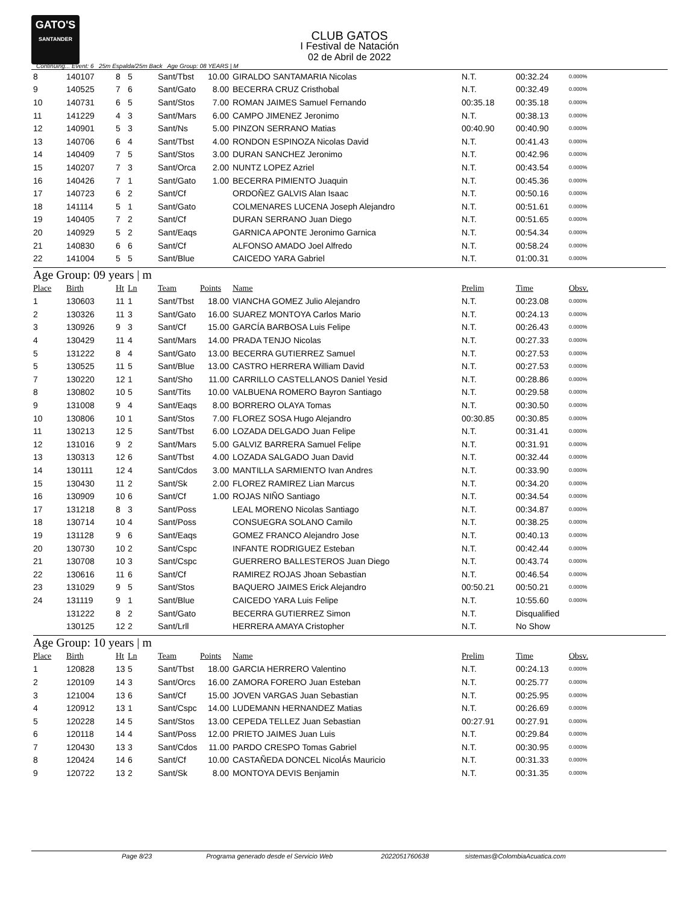GATO'S
SANTANDER
CLUB GATOS
I Festival de Natación
02 de Abril de 2022
Continuing... Event: 6 25m Espalda/25m Back Age Group: 08 YEARS | M
| 8 | 140107 | 8 | 5 | Sant/Tbst | 10.00 | GIRALDO SANTAMARIA Nicolas | N.T. | 00:32.24 | 0.000% |
| 9 | 140525 | 7 | 6 | Sant/Gato | 8.00 | BECERRA CRUZ Cristhobal | N.T. | 00:32.49 | 0.000% |
| 10 | 140731 | 6 | 5 | Sant/Stos | 7.00 | ROMAN JAIMES Samuel Fernando | 00:35.18 | 00:35.18 | 0.000% |
| 11 | 141229 | 4 | 3 | Sant/Mars | 6.00 | CAMPO JIMENEZ Jeronimo | N.T. | 00:38.13 | 0.000% |
| 12 | 140901 | 5 | 3 | Sant/Ns | 5.00 | PINZON SERRANO Matias | 00:40.90 | 00:40.90 | 0.000% |
| 13 | 140706 | 6 | 4 | Sant/Tbst | 4.00 | RONDON ESPINOZA Nicolas David | N.T. | 00:41.43 | 0.000% |
| 14 | 140409 | 7 | 5 | Sant/Stos | 3.00 | DURAN SANCHEZ Jeronimo | N.T. | 00:42.96 | 0.000% |
| 15 | 140207 | 7 | 3 | Sant/Orca | 2.00 | NUNTZ LOPEZ Azriel | N.T. | 00:43.54 | 0.000% |
| 16 | 140426 | 7 | 1 | Sant/Gato | 1.00 | BECERRA PIMIENTO Juaquin | N.T. | 00:45.36 | 0.000% |
| 17 | 140723 | 6 | 2 | Sant/Cf | | ORDOÑEZ GALVIS Alan Isaac | N.T. | 00:50.16 | 0.000% |
| 18 | 141114 | 5 | 1 | Sant/Gato | | COLMENARES LUCENA Joseph Alejandro | N.T. | 00:51.61 | 0.000% |
| 19 | 140405 | 7 | 2 | Sant/Cf | | DURAN SERRANO Juan Diego | N.T. | 00:51.65 | 0.000% |
| 20 | 140929 | 5 | 2 | Sant/Eaqs | | GARNICA APONTE Jeronimo Garnica | N.T. | 00:54.34 | 0.000% |
| 21 | 140830 | 6 | 6 | Sant/Cf | | ALFONSO AMADO Joel Alfredo | N.T. | 00:58.24 | 0.000% |
| 22 | 141004 | 5 | 5 | Sant/Blue | | CAICEDO YARA Gabriel | N.T. | 01:00.31 | 0.000% |
Age Group: 09 years | m
| Place | Birth | Ht | Ln | Team | Points | Name | Prelim | Time | Obsv. |
| --- | --- | --- | --- | --- | --- | --- | --- | --- | --- |
| 1 | 130603 | 11 | 1 | Sant/Tbst | 18.00 | VIANCHA GOMEZ Julio Alejandro | N.T. | 00:23.08 | 0.000% |
| 2 | 130326 | 11 | 3 | Sant/Gato | 16.00 | SUAREZ MONTOYA Carlos Mario | N.T. | 00:24.13 | 0.000% |
| 3 | 130926 | 9 | 3 | Sant/Cf | 15.00 | GARCÍA BARBOSA Luis Felipe | N.T. | 00:26.43 | 0.000% |
| 4 | 130429 | 11 | 4 | Sant/Mars | 14.00 | PRADA TENJO Nicolas | N.T. | 00:27.33 | 0.000% |
| 5 | 131222 | 8 | 4 | Sant/Gato | 13.00 | BECERRA GUTIERREZ Samuel | N.T. | 00:27.53 | 0.000% |
| 5 | 130525 | 11 | 5 | Sant/Blue | 13.00 | CASTRO HERRERA William David | N.T. | 00:27.53 | 0.000% |
| 7 | 130220 | 12 | 1 | Sant/Sho | 11.00 | CARRILLO CASTELLANOS Daniel Yesid | N.T. | 00:28.86 | 0.000% |
| 8 | 130802 | 10 | 5 | Sant/Tits | 10.00 | VALBUENA ROMERO Bayron Santiago | N.T. | 00:29.58 | 0.000% |
| 9 | 131008 | 9 | 4 | Sant/Eaqs | 8.00 | BORRERO OLAYA Tomas | N.T. | 00:30.50 | 0.000% |
| 10 | 130806 | 10 | 1 | Sant/Stos | 7.00 | FLOREZ SOSA Hugo Alejandro | 00:30.85 | 00:30.85 | 0.000% |
| 11 | 130213 | 12 | 5 | Sant/Tbst | 6.00 | LOZADA DELGADO Juan Felipe | N.T. | 00:31.41 | 0.000% |
| 12 | 131016 | 9 | 2 | Sant/Mars | 5.00 | GALVIZ BARRERA Samuel Felipe | N.T. | 00:31.91 | 0.000% |
| 13 | 130313 | 12 | 6 | Sant/Tbst | 4.00 | LOZADA SALGADO Juan David | N.T. | 00:32.44 | 0.000% |
| 14 | 130111 | 12 | 4 | Sant/Cdos | 3.00 | MANTILLA SARMIENTO Ivan Andres | N.T. | 00:33.90 | 0.000% |
| 15 | 130430 | 11 | 2 | Sant/Sk | 2.00 | FLOREZ RAMIREZ Lian Marcus | N.T. | 00:34.20 | 0.000% |
| 16 | 130909 | 10 | 6 | Sant/Cf | 1.00 | ROJAS NIÑO Santiago | N.T. | 00:34.54 | 0.000% |
| 17 | 131218 | 8 | 3 | Sant/Poss | | LEAL MORENO Nicolas Santiago | N.T. | 00:34.87 | 0.000% |
| 18 | 130714 | 10 | 4 | Sant/Poss | | CONSUEGRA SOLANO Camilo | N.T. | 00:38.25 | 0.000% |
| 19 | 131128 | 9 | 6 | Sant/Eaqs | | GOMEZ FRANCO Alejandro Jose | N.T. | 00:40.13 | 0.000% |
| 20 | 130730 | 10 | 2 | Sant/Cspc | | INFANTE RODRIGUEZ Esteban | N.T. | 00:42.44 | 0.000% |
| 21 | 130708 | 10 | 3 | Sant/Cspc | | GUERRERO BALLESTEROS Juan Diego | N.T. | 00:43.74 | 0.000% |
| 22 | 130616 | 11 | 6 | Sant/Cf | | RAMIREZ ROJAS Jhoan Sebastian | N.T. | 00:46.54 | 0.000% |
| 23 | 131029 | 9 | 5 | Sant/Stos | | BAQUERO JAIMES Erick Alejandro | 00:50.21 | 00:50.21 | 0.000% |
| 24 | 131119 | 9 | 1 | Sant/Blue | | CAICEDO YARA Luis Felipe | N.T. | 10:55.60 | 0.000% |
| | 131222 | 8 | 2 | Sant/Gato | | BECERRA GUTIERREZ Simon | N.T. | Disqualified | |
| | 130125 | 12 | 2 | Sant/Lrll | | HERRERA AMAYA Cristopher | N.T. | No Show | |
Age Group: 10 years | m
| Place | Birth | Ht | Ln | Team | Points | Name | Prelim | Time | Obsv. |
| --- | --- | --- | --- | --- | --- | --- | --- | --- | --- |
| 1 | 120828 | 13 | 5 | Sant/Tbst | 18.00 | GARCIA HERRERO Valentino | N.T. | 00:24.13 | 0.000% |
| 2 | 120109 | 14 | 3 | Sant/Orcs | 16.00 | ZAMORA FORERO Juan Esteban | N.T. | 00:25.77 | 0.000% |
| 3 | 121004 | 13 | 6 | Sant/Cf | 15.00 | JOVEN VARGAS Juan Sebastian | N.T. | 00:25.95 | 0.000% |
| 4 | 120912 | 13 | 1 | Sant/Cspc | 14.00 | LUDEMANN HERNANDEZ Matias | N.T. | 00:26.69 | 0.000% |
| 5 | 120228 | 14 | 5 | Sant/Stos | 13.00 | CEPEDA TELLEZ Juan Sebastian | 00:27.91 | 00:27.91 | 0.000% |
| 6 | 120118 | 14 | 4 | Sant/Poss | 12.00 | PRIETO JAIMES Juan Luis | N.T. | 00:29.84 | 0.000% |
| 7 | 120430 | 13 | 3 | Sant/Cdos | 11.00 | PARDO CRESPO Tomas Gabriel | N.T. | 00:30.95 | 0.000% |
| 8 | 120424 | 14 | 6 | Sant/Cf | 10.00 | CASTAÑEDA DONCEL NicolÁs Mauricio | N.T. | 00:31.33 | 0.000% |
| 9 | 120722 | 13 | 2 | Sant/Sk | 8.00 | MONTOYA DEVIS Benjamin | N.T. | 00:31.35 | 0.000% |
Page 8/23 Programa generado desde el Servicio Web 2022051760638 sistemas@ColombiaAcuatica.com